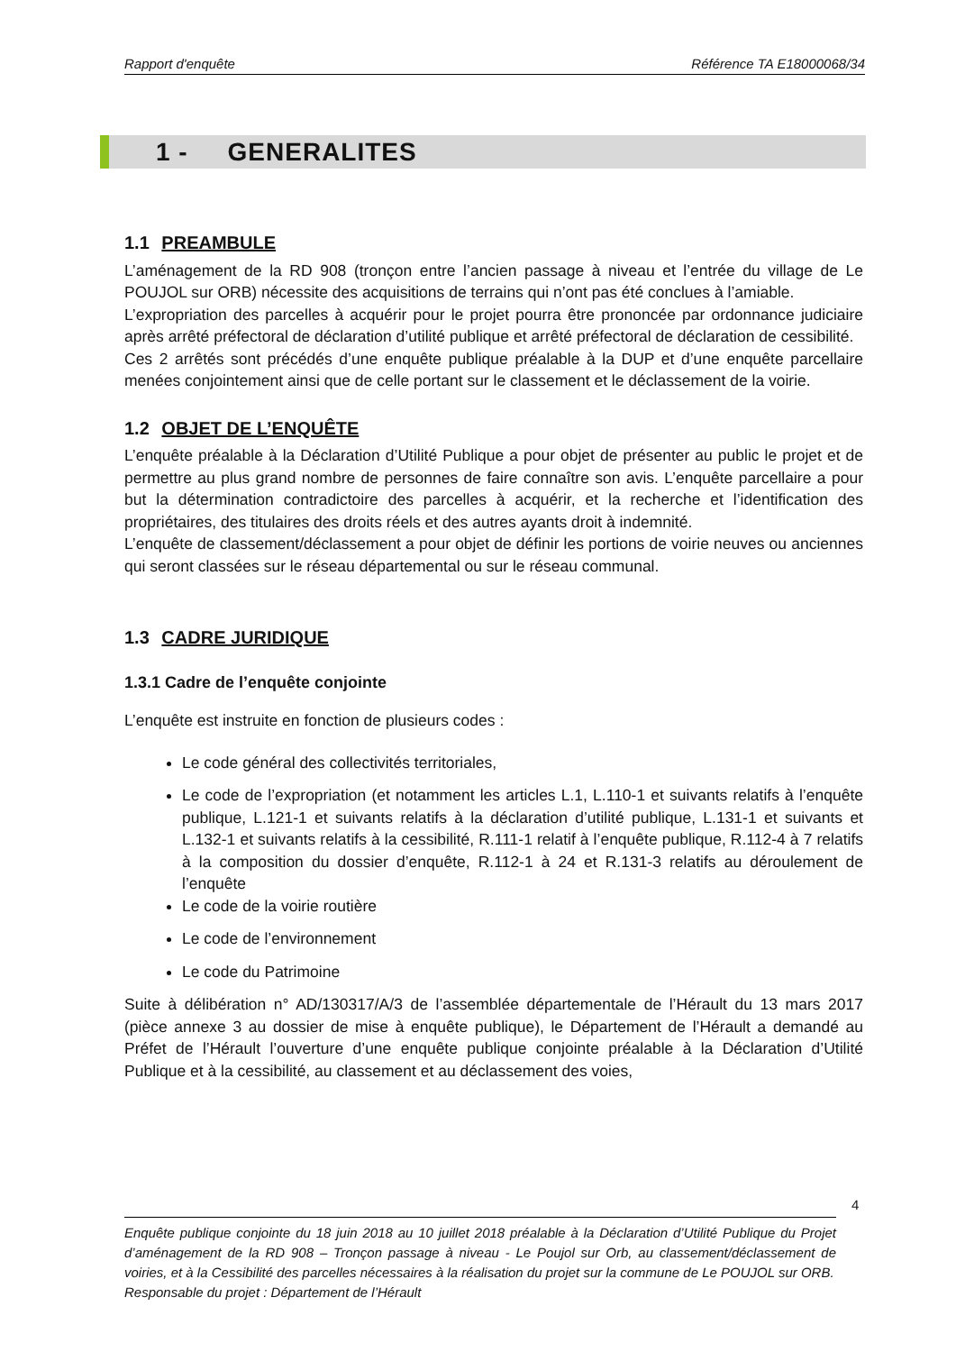Rapport d'enquête Référence TA E18000068/34
1 - GENERALITES
1.1 PREAMBULE
L’aménagement de la RD 908 (tronçon entre l’ancien passage à niveau et l’entrée du village de Le POUJOL sur ORB) nécessite des acquisitions de terrains qui n’ont pas été conclues à l’amiable.
L’expropriation des parcelles à acquérir pour le projet pourra être prononcée par ordonnance judiciaire après arrêté préfectoral de déclaration d’utilité publique et arrêté préfectoral de déclaration de cessibilité.
Ces 2 arrêtés sont précédés d’une enquête publique préalable à la DUP et d’une enquête parcellaire menées conjointement ainsi que de celle portant sur le classement et le déclassement de la voirie.
1.2 OBJET DE L’ENQUÊTE
L’enquête préalable à la Déclaration d’Utilité Publique a pour objet de présenter au public le projet et de permettre au plus grand nombre de personnes de faire connaître son avis. L’enquête parcellaire a pour but la détermination contradictoire des parcelles à acquérir, et la recherche et l’identification des propriétaires, des titulaires des droits réels et des autres ayants droit à indemnité.
L’enquête de classement/déclassement a pour objet de définir les portions de voirie neuves ou anciennes qui seront classées sur le réseau départemental ou sur le réseau communal.
1.3 CADRE JURIDIQUE
1.3.1 Cadre de l’enquête conjointe
L’enquête est instruite en fonction de plusieurs codes :
Le code général des collectivités territoriales,
Le code de l’expropriation (et notamment les articles L.1, L.110-1 et suivants relatifs à l’enquête publique, L.121-1 et suivants relatifs à la déclaration d’utilité publique, L.131-1 et suivants et L.132-1 et suivants relatifs à la cessibilité, R.111-1 relatif à l’enquête publique, R.112-4 à 7 relatifs à la composition du dossier d’enquête, R.112-1 à 24 et R.131-3 relatifs au déroulement de l’enquête
Le code de la voirie routière
Le code de l’environnement
Le code du Patrimoine
Suite à délibération n° AD/130317/A/3 de l’assemblée départementale de l’Hérault du 13 mars 2017 (pièce annexe 3 au dossier de mise à enquête publique), le Département de l’Hérault a demandé au Préfet de l’Hérault l’ouverture d’une enquête publique conjointe préalable à la Déclaration d’Utilité Publique et à la cessibilité, au classement et au déclassement des voies,
4
Enquête publique conjointe du 18 juin 2018 au 10 juillet 2018 préalable à la Déclaration d’Utilité Publique du Projet d’aménagement de la RD 908 – Tronçon passage à niveau - Le Poujol sur Orb, au classement/déclassement de voiries, et à la Cessibilité des parcelles nécessaires à la réalisation du projet sur la commune de Le POUJOL sur ORB.
Responsable du projet : Département de l’Hérault